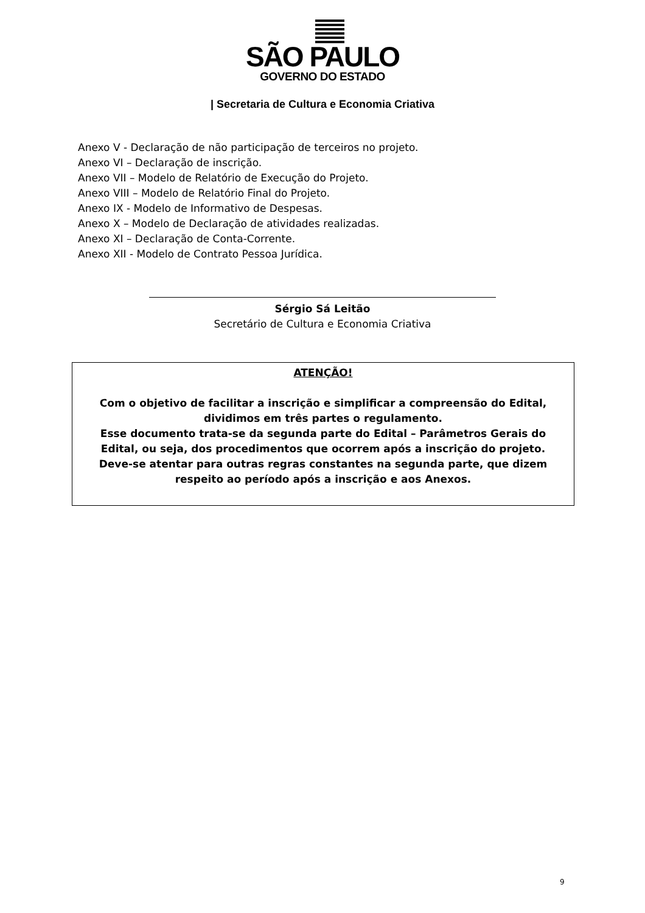SÃO PAULO
GOVERNO DO ESTADO
| Secretaria de Cultura e Economia Criativa
Anexo V - Declaração de não participação de terceiros no projeto.
Anexo VI – Declaração de inscrição.
Anexo VII – Modelo de Relatório de Execução do Projeto.
Anexo VIII – Modelo de Relatório Final do Projeto.
Anexo IX - Modelo de Informativo de Despesas.
Anexo X – Modelo de Declaração de atividades realizadas.
Anexo XI – Declaração de Conta-Corrente.
Anexo XII - Modelo de Contrato Pessoa Jurídica.
Sérgio Sá Leitão
Secretário de Cultura e Economia Criativa
ATENÇÃO!
Com o objetivo de facilitar a inscrição e simplificar a compreensão do Edital, dividimos em três partes o regulamento.
Esse documento trata-se da segunda parte do Edital – Parâmetros Gerais do Edital, ou seja, dos procedimentos que ocorrem após a inscrição do projeto.
Deve-se atentar para outras regras constantes na segunda parte, que dizem respeito ao período após a inscrição e aos Anexos.
9